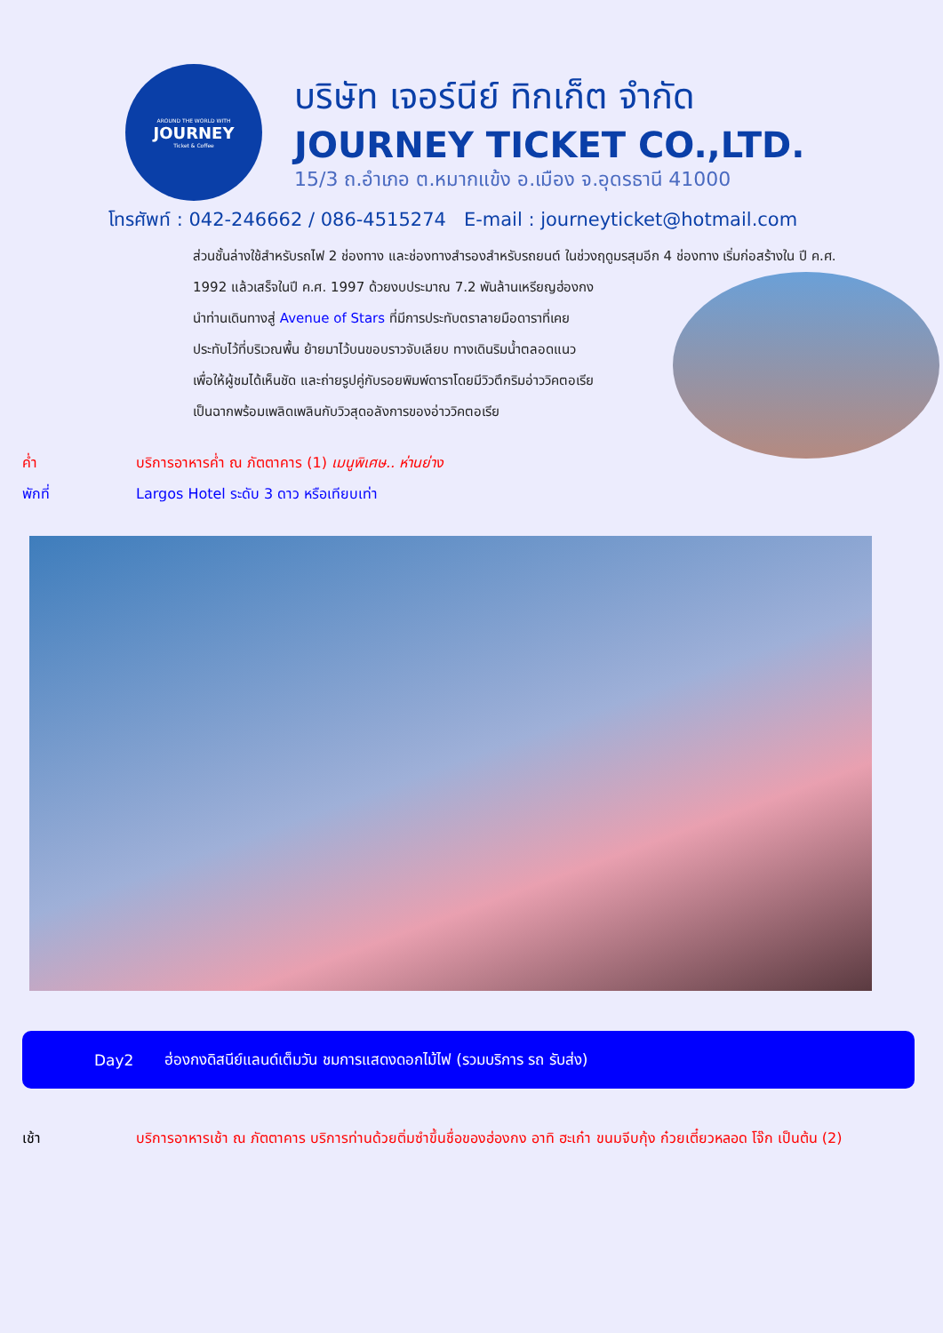AROUND THE WORLD WITH
JOURNEY
Ticket & Coffee
บริษัท เจอร์นีย์ ทิกเก็ต จำกัด
JOURNEY TICKET CO.,LTD.
15/3 ถ.อำเภอ ต.หมากแข้ง อ.เมือง จ.อุดรธานี 41000
โทรศัพท์ : 042-246662 / 086-4515274 E-mail : journeyticket@hotmail.com
ส่วนชั้นล่างใช้สำหรับรถไฟ 2 ช่องทาง และช่องทางสำรองสำหรับรถยนต์ ในช่วงฤดูมรสุมอีก 4 ช่องทาง เริ่มก่อสร้างใน
ปี ค.ศ. 1992 แล้วเสร็จในปี ค.ศ. 1997 ด้วยงบประมาณ 7.2 พันล้านเหรียญฮ่องกง
นำท่านเดินทางสู่ Avenue of Stars ที่มีการประทับตราลายมือดาราที่เคย
ประทับไว้ที่บริเวณพื้น ย้ายมาไว้บนขอบราวจับเลียบ ทางเดินริมน้ำตลอดแนว
เพื่อให้ผู้ชมได้เห็นชัด และถ่ายรูปคู่กับรอยพิมพ์ดาราโดยมีวิวตึกริมอ่าววิคตอเรีย
เป็นฉากพร้อมเพลิดเพลินกับวิวสุดอลังการของอ่าววิคตอเรีย
ค่ำ บริการอาหารค่ำ ณ ภัตตาคาร (1) เมนูพิเศษ.. ห่านย่าง
พักที่ Largos Hotel ระดับ 3 ดาว หรือเทียบเท่า
Day2 ฮ่องกงดิสนีย์แลนด์เต็มวัน ชมการแสดงดอกไม้ไฟ (รวมบริการ รถ รับส่ง)
เช้า บริการอาหารเช้า ณ ภัตตาคาร บริการท่านด้วยติ่มซำขึ้นชื่อของฮ่องกง อาทิ ฮะเก๋า ขนมจีบกุ้ง ก๋วยเตี๋ยวหลอด โจ๊ก เป็นต้น (2)